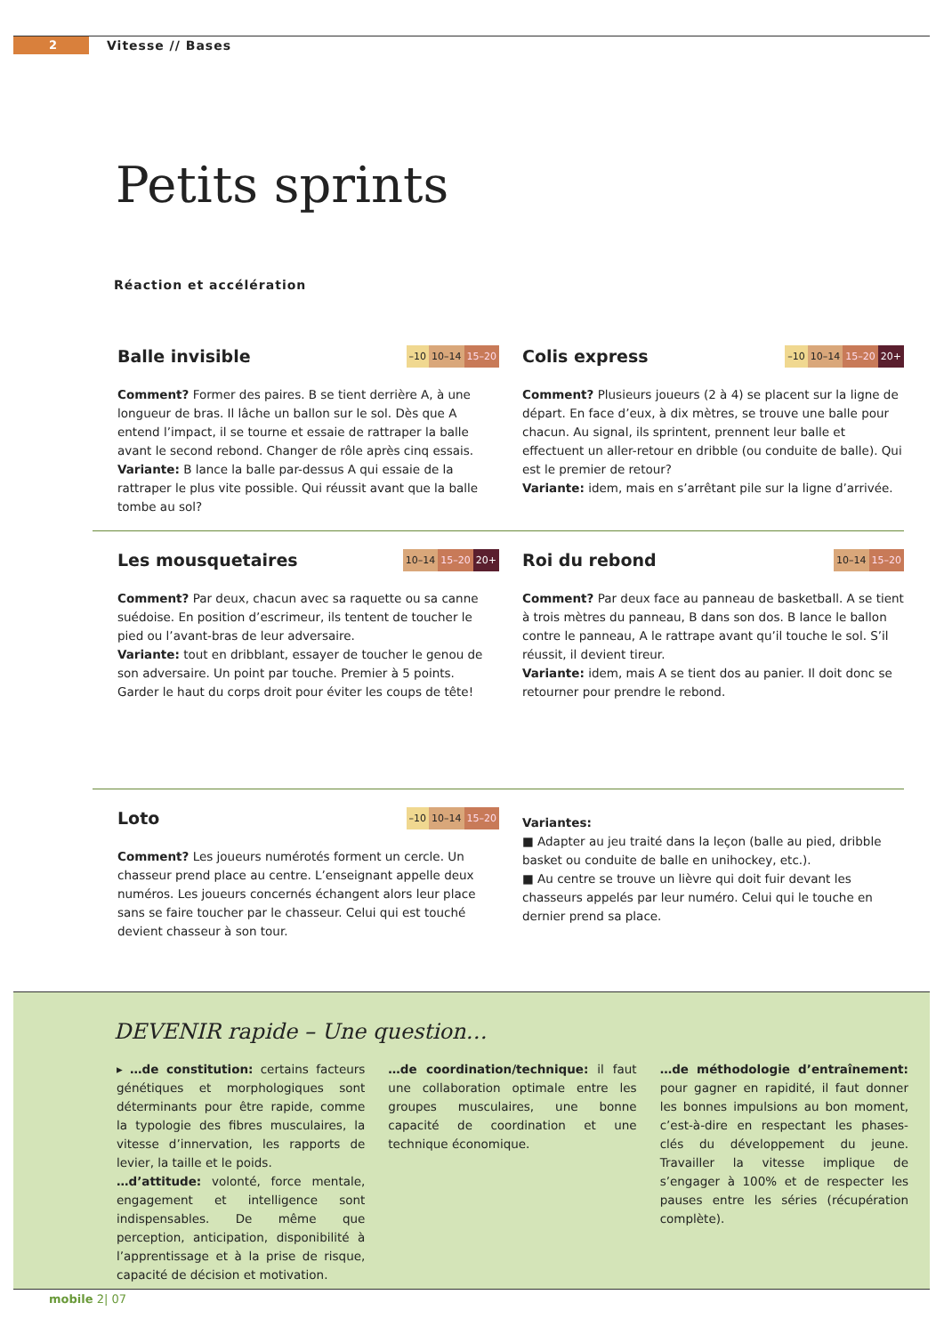2
Vitesse // Bases
Petits sprints
Réaction et accélération
Balle invisible
–10 10–14 15–20
Comment? Former des paires. B se tient derrière A, à une longueur de bras. Il lâche un ballon sur le sol. Dès que A entend l’impact, il se tourne et essaie de rattraper la balle avant le second rebond. Changer de rôle après cinq essais.
Variante: B lance la balle par-dessus A qui essaie de la rattraper le plus vite possible. Qui réussit avant que la balle tombe au sol?
Colis express
–10 10–14 15–20 20+
Comment? Plusieurs joueurs (2 à 4) se placent sur la ligne de départ. En face d’eux, à dix mètres, se trouve une balle pour chacun. Au signal, ils sprintent, prennent leur balle et effectuent un aller-retour en dribble (ou conduite de balle). Qui est le premier de retour?
Variante: idem, mais en s’arrêtant pile sur la ligne d’arrivée.
Les mousquetaires
10–14 15–20 20+
Comment? Par deux, chacun avec sa raquette ou sa canne suédoise. En position d’escrimeur, ils tentent de toucher le pied ou l’avant-bras de leur adversaire.
Variante: tout en dribblant, essayer de toucher le genou de son adversaire. Un point par touche. Premier à 5 points. Garder le haut du corps droit pour éviter les coups de tête!
Roi du rebond
10–14 15–20
Comment? Par deux face au panneau de basketball. A se tient à trois mètres du panneau, B dans son dos. B lance le ballon contre le panneau, A le rattrape avant qu’il touche le sol. S’il réussit, il devient tireur.
Variante: idem, mais A se tient dos au panier. Il doit donc se retourner pour prendre le rebond.
Loto
–10 10–14 15–20
Comment? Les joueurs numérotés forment un cercle. Un chasseur prend place au centre. L’enseignant appelle deux numéros. Les joueurs concernés échangent alors leur place sans se faire toucher par le chasseur. Celui qui est touché devient chasseur à son tour.
Variantes:
■ Adapter au jeu traité dans la leçon (balle au pied, dribble basket ou conduite de balle en unihockey, etc.).
■ Au centre se trouve un lièvre qui doit fuir devant les chasseurs appelés par leur numéro. Celui qui le touche en dernier prend sa place.
DEVENIR rapide – Une question…
▸ …de constitution: certains facteurs génétiques et morphologiques sont déterminants pour être rapide, comme la typologie des fibres musculaires, la vitesse d’innervation, les rapports de levier, la taille et le poids.
…d’attitude: volonté, force mentale, engagement et intelligence sont indispensables. De même que perception, anticipation, disponibilité à l’apprentissage et à la prise de risque, capacité de décision et motivation.
…de coordination/technique: il faut une collaboration optimale entre les groupes musculaires, une bonne capacité de coordination et une technique économique.
…de méthodologie d’entraînement: pour gagner en rapidité, il faut donner les bonnes impulsions au bon moment, c’est-à-dire en respectant les phases-clés du développement du jeune. Travailler la vitesse implique de s’engager à 100% et de respecter les pauses entre les séries (récupération complète).
mobile 2| 07